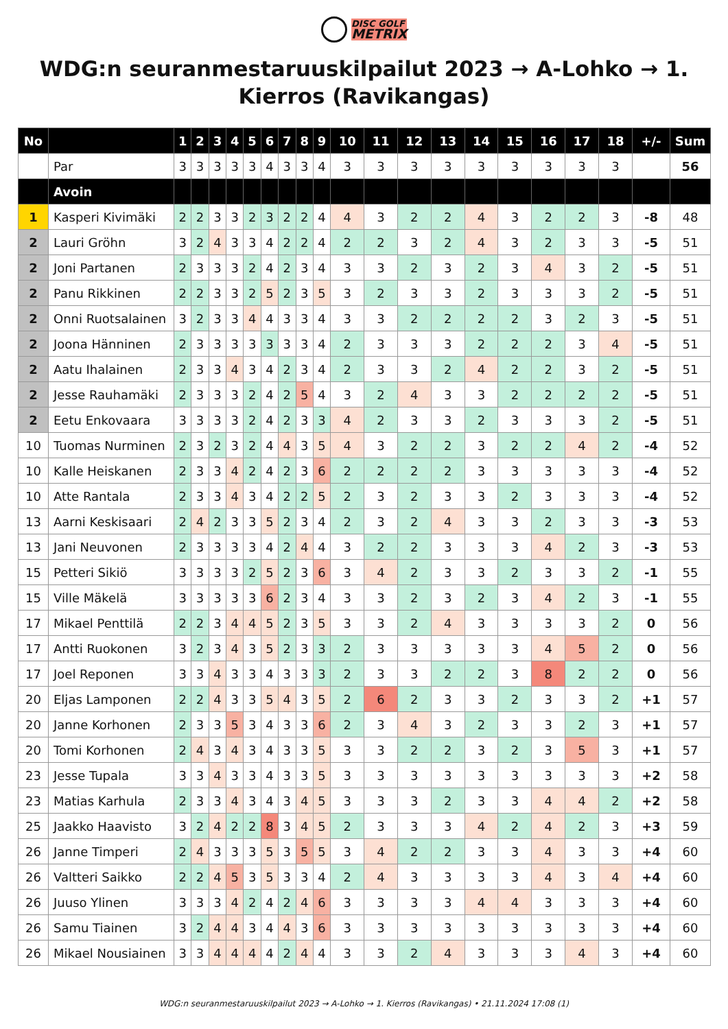DISC GOLF
METRIX
WDG:n seuranmestaruuskilpailut 2023 → A-Lohko → 1. Kierros (Ravikangas)
| No | | 1 | 2 | 3 | 4 | 5 | 6 | 7 | 8 | 9 | 10 | 11 | 12 | 13 | 14 | 15 | 16 | 17 | 18 | +/- | Sum |
| --- | --- | --- | --- | --- | --- | --- | --- | --- | --- | --- | --- | --- | --- | --- | --- | --- | --- | --- | --- | --- | --- |
| | Par | 3 | 3 | 3 | 3 | 3 | 4 | 3 | 3 | 4 | 3 | 3 | 3 | 3 | 3 | 3 | 3 | 3 | 3 | | 56 |
| | Avoin | | | | | | | | | | | | | | | | | | | | |
| 1 | Kasperi Kivimäki | 2 | 2 | 3 | 3 | 2 | 3 | 2 | 2 | 4 | 4 | 3 | 2 | 2 | 4 | 3 | 2 | 2 | 3 | -8 | 48 |
| 2 | Lauri Gröhn | 3 | 2 | 4 | 3 | 3 | 4 | 2 | 2 | 4 | 2 | 2 | 3 | 2 | 4 | 3 | 2 | 3 | 3 | -5 | 51 |
| 2 | Joni Partanen | 2 | 3 | 3 | 3 | 2 | 4 | 2 | 3 | 4 | 3 | 3 | 2 | 3 | 2 | 3 | 4 | 3 | 2 | -5 | 51 |
| 2 | Panu Rikkinen | 2 | 2 | 3 | 3 | 2 | 5 | 2 | 3 | 5 | 3 | 2 | 3 | 3 | 2 | 3 | 3 | 3 | 2 | -5 | 51 |
| 2 | Onni Ruotsalainen | 3 | 2 | 3 | 3 | 4 | 4 | 3 | 3 | 4 | 3 | 3 | 2 | 2 | 2 | 2 | 3 | 2 | 3 | -5 | 51 |
| 2 | Joona Hänninen | 2 | 3 | 3 | 3 | 3 | 3 | 3 | 3 | 4 | 2 | 3 | 3 | 3 | 2 | 2 | 2 | 3 | 4 | -5 | 51 |
| 2 | Aatu Ihalainen | 2 | 3 | 3 | 4 | 3 | 4 | 2 | 3 | 4 | 2 | 3 | 3 | 2 | 4 | 2 | 2 | 3 | 2 | -5 | 51 |
| 2 | Jesse Rauhamäki | 2 | 3 | 3 | 3 | 2 | 4 | 2 | 5 | 4 | 3 | 2 | 4 | 3 | 3 | 2 | 2 | 2 | 2 | -5 | 51 |
| 2 | Eetu Enkovaara | 3 | 3 | 3 | 3 | 2 | 4 | 2 | 3 | 3 | 4 | 2 | 3 | 3 | 2 | 3 | 3 | 3 | 2 | -5 | 51 |
| 10 | Tuomas Nurminen | 2 | 3 | 2 | 3 | 2 | 4 | 4 | 3 | 5 | 4 | 3 | 2 | 2 | 3 | 2 | 2 | 4 | 2 | -4 | 52 |
| 10 | Kalle Heiskanen | 2 | 3 | 3 | 4 | 2 | 4 | 2 | 3 | 6 | 2 | 2 | 2 | 2 | 3 | 3 | 3 | 3 | 3 | -4 | 52 |
| 10 | Atte Rantala | 2 | 3 | 3 | 4 | 3 | 4 | 2 | 2 | 5 | 2 | 3 | 2 | 3 | 3 | 2 | 3 | 3 | 3 | -4 | 52 |
| 13 | Aarni Keskisaari | 2 | 4 | 2 | 3 | 3 | 5 | 2 | 3 | 4 | 2 | 3 | 2 | 4 | 3 | 3 | 2 | 3 | 3 | -3 | 53 |
| 13 | Jani Neuvonen | 2 | 3 | 3 | 3 | 3 | 4 | 2 | 4 | 4 | 3 | 2 | 2 | 3 | 3 | 3 | 4 | 2 | 3 | -3 | 53 |
| 15 | Petteri Sikiö | 3 | 3 | 3 | 3 | 2 | 5 | 2 | 3 | 6 | 3 | 4 | 2 | 3 | 3 | 2 | 3 | 3 | 2 | -1 | 55 |
| 15 | Ville Mäkelä | 3 | 3 | 3 | 3 | 3 | 6 | 2 | 3 | 4 | 3 | 3 | 2 | 3 | 2 | 3 | 4 | 2 | 3 | -1 | 55 |
| 17 | Mikael Penttilä | 2 | 2 | 3 | 4 | 4 | 5 | 2 | 3 | 5 | 3 | 3 | 2 | 4 | 3 | 3 | 3 | 3 | 2 | 0 | 56 |
| 17 | Antti Ruokonen | 3 | 2 | 3 | 4 | 3 | 5 | 2 | 3 | 3 | 2 | 3 | 3 | 3 | 3 | 3 | 4 | 5 | 2 | 0 | 56 |
| 17 | Joel Reponen | 3 | 3 | 4 | 3 | 3 | 4 | 3 | 3 | 3 | 2 | 3 | 3 | 2 | 2 | 3 | 8 | 2 | 2 | 0 | 56 |
| 20 | Eljas Lamponen | 2 | 2 | 4 | 3 | 3 | 5 | 4 | 3 | 5 | 2 | 6 | 2 | 3 | 3 | 2 | 3 | 3 | 2 | +1 | 57 |
| 20 | Janne Korhonen | 2 | 3 | 3 | 5 | 3 | 4 | 3 | 3 | 6 | 2 | 3 | 4 | 3 | 2 | 3 | 3 | 2 | 3 | +1 | 57 |
| 20 | Tomi Korhonen | 2 | 4 | 3 | 4 | 3 | 4 | 3 | 3 | 5 | 3 | 3 | 2 | 2 | 3 | 2 | 3 | 5 | 3 | +1 | 57 |
| 23 | Jesse Tupala | 3 | 3 | 4 | 3 | 3 | 4 | 3 | 3 | 5 | 3 | 3 | 3 | 3 | 3 | 3 | 3 | 3 | 3 | +2 | 58 |
| 23 | Matias Karhula | 2 | 3 | 3 | 4 | 3 | 4 | 3 | 4 | 5 | 3 | 3 | 3 | 2 | 3 | 3 | 4 | 4 | 2 | +2 | 58 |
| 25 | Jaakko Haavisto | 3 | 2 | 4 | 2 | 2 | 8 | 3 | 4 | 5 | 2 | 3 | 3 | 3 | 4 | 2 | 4 | 2 | 3 | +3 | 59 |
| 26 | Janne Timperi | 2 | 4 | 3 | 3 | 3 | 5 | 3 | 5 | 5 | 3 | 4 | 2 | 2 | 3 | 3 | 4 | 3 | 3 | +4 | 60 |
| 26 | Valtteri Saikko | 2 | 2 | 4 | 5 | 3 | 5 | 3 | 3 | 4 | 2 | 4 | 3 | 3 | 3 | 3 | 4 | 3 | 4 | +4 | 60 |
| 26 | Juuso Ylinen | 3 | 3 | 3 | 4 | 2 | 4 | 2 | 4 | 6 | 3 | 3 | 3 | 3 | 4 | 4 | 3 | 3 | 3 | +4 | 60 |
| 26 | Samu Tiainen | 3 | 2 | 4 | 4 | 3 | 4 | 4 | 3 | 6 | 3 | 3 | 3 | 3 | 3 | 3 | 3 | 3 | 3 | +4 | 60 |
| 26 | Mikael Nousiainen | 3 | 3 | 4 | 4 | 4 | 4 | 2 | 4 | 4 | 3 | 3 | 2 | 4 | 3 | 3 | 3 | 4 | 3 | +4 | 60 |
WDG:n seuranmestaruuskilpailut 2023 → A-Lohko → 1. Kierros (Ravikangas) • 21.11.2024 17:08 (1)